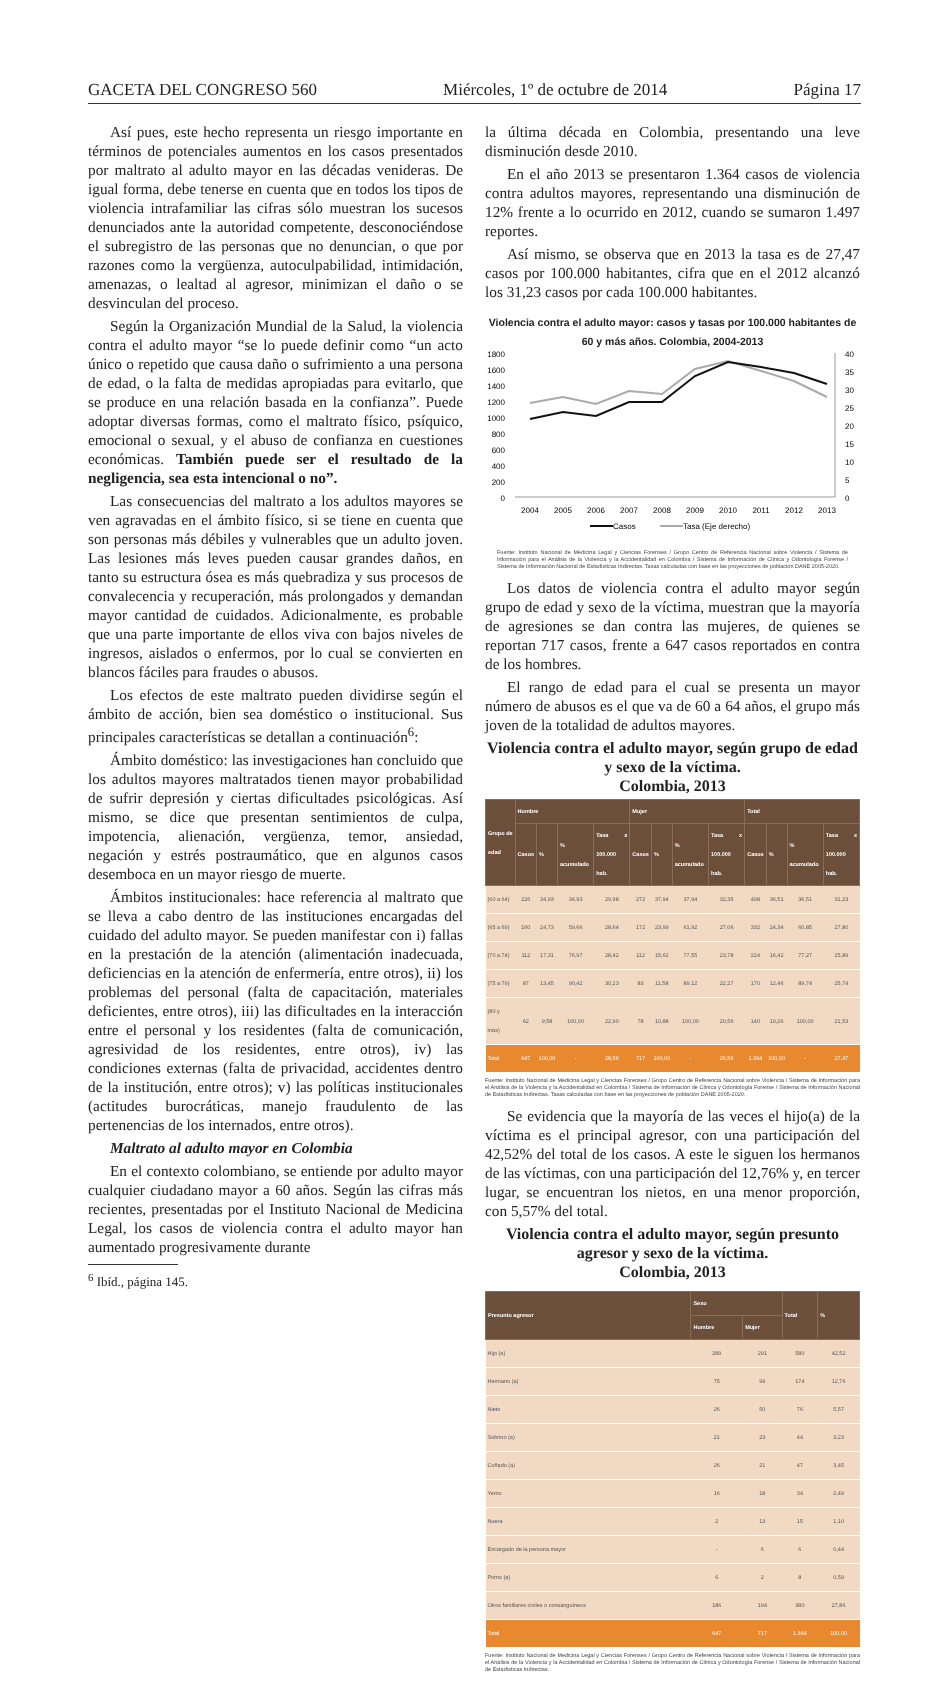GACETA DEL CONGRESO 560 Miércoles, 1º de octubre de 2014 Página 17
Así pues, este hecho representa un riesgo importante en términos de potenciales aumentos en los casos presentados por maltrato al adulto mayor en las décadas venideras. De igual forma, debe tenerse en cuenta que en todos los tipos de violencia intrafamiliar las cifras sólo muestran los sucesos denunciados ante la autoridad competente, desconociéndose el subregistro de las personas que no denuncian, o que por razones como la vergüenza, autoculpabilidad, intimidación, amenazas, o lealtad al agresor, minimizan el daño o se desvinculan del proceso.
Según la Organización Mundial de la Salud, la violencia contra el adulto mayor “se lo puede definir como “un acto único o repetido que causa daño o sufrimiento a una persona de edad, o la falta de medidas apropiadas para evitarlo, que se produce en una relación basada en la confianza”. Puede adoptar diversas formas, como el maltrato físico, psíquico, emocional o sexual, y el abuso de confianza en cuestiones económicas. También puede ser el resultado de la negligencia, sea esta intencional o no”.
Las consecuencias del maltrato a los adultos mayores se ven agravadas en el ámbito físico, si se tiene en cuenta que son personas más débiles y vulnerables que un adulto joven. Las lesiones más leves pueden causar grandes daños, en tanto su estructura ósea es más quebradiza y sus procesos de convalecencia y recuperación, más prolongados y demandan mayor cantidad de cuidados. Adicionalmente, es probable que una parte importante de ellos viva con bajos niveles de ingresos, aislados o enfermos, por lo cual se convierten en blancos fáciles para fraudes o abusos.
Los efectos de este maltrato pueden dividirse según el ámbito de acción, bien sea doméstico o institucional. Sus principales características se detallan a continuación<sup>6</sup>:
Ámbito doméstico: las investigaciones han concluido que los adultos mayores maltratados tienen mayor probabilidad de sufrir depresión y ciertas dificultades psicológicas. Así mismo, se dice que presentan sentimientos de culpa, impotencia, alienación, vergüenza, temor, ansiedad, negación y estrés postraumático, que en algunos casos desemboca en un mayor riesgo de muerte.
Ámbitos institucionales: hace referencia al maltrato que se lleva a cabo dentro de las instituciones encargadas del cuidado del adulto mayor. Se pueden manifestar con i) fallas en la prestación de la atención (alimentación inadecuada, deficiencias en la atención de enfermería, entre otros), ii) los problemas del personal (falta de capacitación, materiales deficientes, entre otros), iii) las dificultades en la interacción entre el personal y los residentes (falta de comunicación, agresividad de los residentes, entre otros), iv) las condiciones externas (falta de privacidad, accidentes dentro de la institución, entre otros); v) las políticas institucionales (actitudes burocráticas, manejo fraudulento de las pertenencias de los internados, entre otros).
Maltrato al adulto mayor en Colombia
En el contexto colombiano, se entiende por adulto mayor cualquier ciudadano mayor a 60 años. Según las cifras más recientes, presentadas por el Instituto Nacional de Medicina Legal, los casos de violencia contra el adulto mayor han aumentado progresivamente durante
<sup>6</sup> Ibíd., página 145.
la última década en Colombia, presentando una leve disminución desde 2010.
En el año 2013 se presentaron 1.364 casos de violencia contra adultos mayores, representando una disminución de 12% frente a lo ocurrido en 2012, cuando se sumaron 1.497 reportes.
Así mismo, se observa que en 2013 la tasa es de 27,47 casos por 100.000 habitantes, cifra que en el 2012 alcanzó los 31,23 casos por cada 100.000 habitantes.
Violencia contra el adulto mayor: casos y tasas por 100.000 habitantes de 60 y más años. Colombia, 2004-2013
1800
1600
1400
1200
1000
800
600
400
200
0
40
35
30
25
20
15
10
5
0
2004
2005
2006
2007
2008
2009
2010
2011
2012
2013
Casos
Tasa (Eje derecho)
Fuente: Instituto Nacional de Medicina Legal y Ciencias Forenses / Grupo Centro de Referencia Nacional sobre Violencia / Sistema de Información para el Análisis de la Violencia y la Accidentalidad en Colombia / Sistema de Información de Clínica y Odontología Forense / Sistema de Información Nacional de Estadísticas Indirectas. Tasas calculadas con base en las proyecciones de población DANE 2005-2020.
Los datos de violencia contra el adulto mayor según grupo de edad y sexo de la víctima, muestran que la mayoría de agresiones se dan contra las mujeres, de quienes se reportan 717 casos, frente a 647 casos reportados en contra de los hombres.
El rango de edad para el cual se presenta un mayor número de abusos es el que va de 60 a 64 años, el grupo más joven de la totalidad de adultos mayores.
Violencia contra el adulto mayor, según grupo de edad y sexo de la víctima.
Colombia, 2013
| Grupo de edad | Hombre | | | | Mujer | | | | Total | | | |
| --- | --- | --- | --- | --- | --- | --- | --- | --- | --- | --- | --- | --- |
| | Casos | % | % acumulado | Tasa x 100.000 hab. | Casos | % | % acumulado | Tasa x 100.000 hab. | Casos | % | % acumulado | Tasa x 100.000 hab. |
| (60 a 64) | 226 | 34,93 | 34,93 | 29,98 | 272 | 37,94 | 37,94 | 32,35 | 498 | 36,51 | 36,51 | 31,23 |
| (65 a 69) | 160 | 24,73 | 59,66 | 28,64 | 172 | 23,99 | 61,92 | 27,06 | 332 | 24,34 | 60,85 | 27,80 |
| (70 a 74) | 112 | 17,31 | 76,97 | 28,42 | 112 | 15,62 | 77,55 | 23,78 | 224 | 16,42 | 77,27 | 25,89 |
| (75 a 79) | 87 | 13,45 | 90,42 | 30,23 | 83 | 11,58 | 89,12 | 22,27 | 170 | 12,46 | 89,74 | 25,74 |
| (80 y más) | 62 | 9,58 | 100,00 | 22,90 | 78 | 10,88 | 100,00 | 20,56 | 140 | 10,26 | 100,00 | 21,53 |
| Total | 647 | 100,00 | - | 28,56 | 717 | 100,00 | - | 26,56 | 1.364 | 100,00 | - | 27,47 |
Fuente: Instituto Nacional de Medicina Legal y Ciencias Forenses / Grupo Centro de Referencia Nacional sobre Violencia / Sistema de Información para el Análisis de la Violencia y la Accidentalidad en Colombia / Sistema de Información de Clínica y Odontología Forense / Sistema de Información Nacional de Estadísticas Indirectas. Tasas calculadas con base en las proyecciones de población DANE 2005-2020.
Se evidencia que la mayoría de las veces el hijo(a) de la víctima es el principal agresor, con una participación del 42,52% del total de los casos. A este le siguen los hermanos de las víctimas, con una participación del 12,76% y, en tercer lugar, se encuentran los nietos, en una menor proporción, con 5,57% del total.
Violencia contra el adulto mayor, según presunto agresor y sexo de la víctima.
Colombia, 2013
| Presunto agresor | Sexo | | Total | % |
| --- | --- | --- | --- | --- |
| | Hombre | Mujer | | |
| Hijo (a) | 289 | 291 | 580 | 42,52 |
| Hermano (a) | 75 | 99 | 174 | 12,76 |
| Nieto | 26 | 50 | 76 | 5,57 |
| Sobrino (a) | 21 | 23 | 44 | 3,23 |
| Cuñado (a) | 26 | 21 | 47 | 3,45 |
| Yerno | 16 | 18 | 34 | 2,49 |
| Nuera | 2 | 13 | 15 | 1,10 |
| Encargado de la persona mayor | - | 6 | 6 | 0,44 |
| Primo (a) | 6 | 2 | 8 | 0,59 |
| Otros familiares civiles o consanguíneos | 186 | 194 | 380 | 27,86 |
| Total | 647 | 717 | 1.364 | 100,00 |
Fuente: Instituto Nacional de Medicina Legal y Ciencias Forenses / Grupo Centro de Referencia Nacional sobre Violencia / Sistema de Información para el Análisis de la Violencia y la Accidentalidad en Colombia / Sistema de Información de Clínica y Odontología Forense / Sistema de Información Nacional de Estadísticas Indirectas.